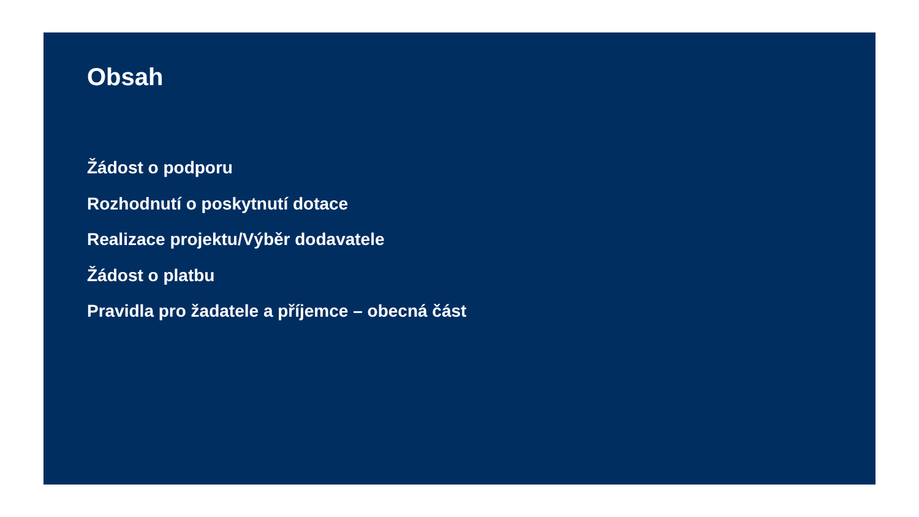Obsah
Žádost o podporu
Rozhodnutí o poskytnutí dotace
Realizace projektu/Výběr dodavatele
Žádost o platbu
Pravidla pro žadatele a příjemce – obecná část